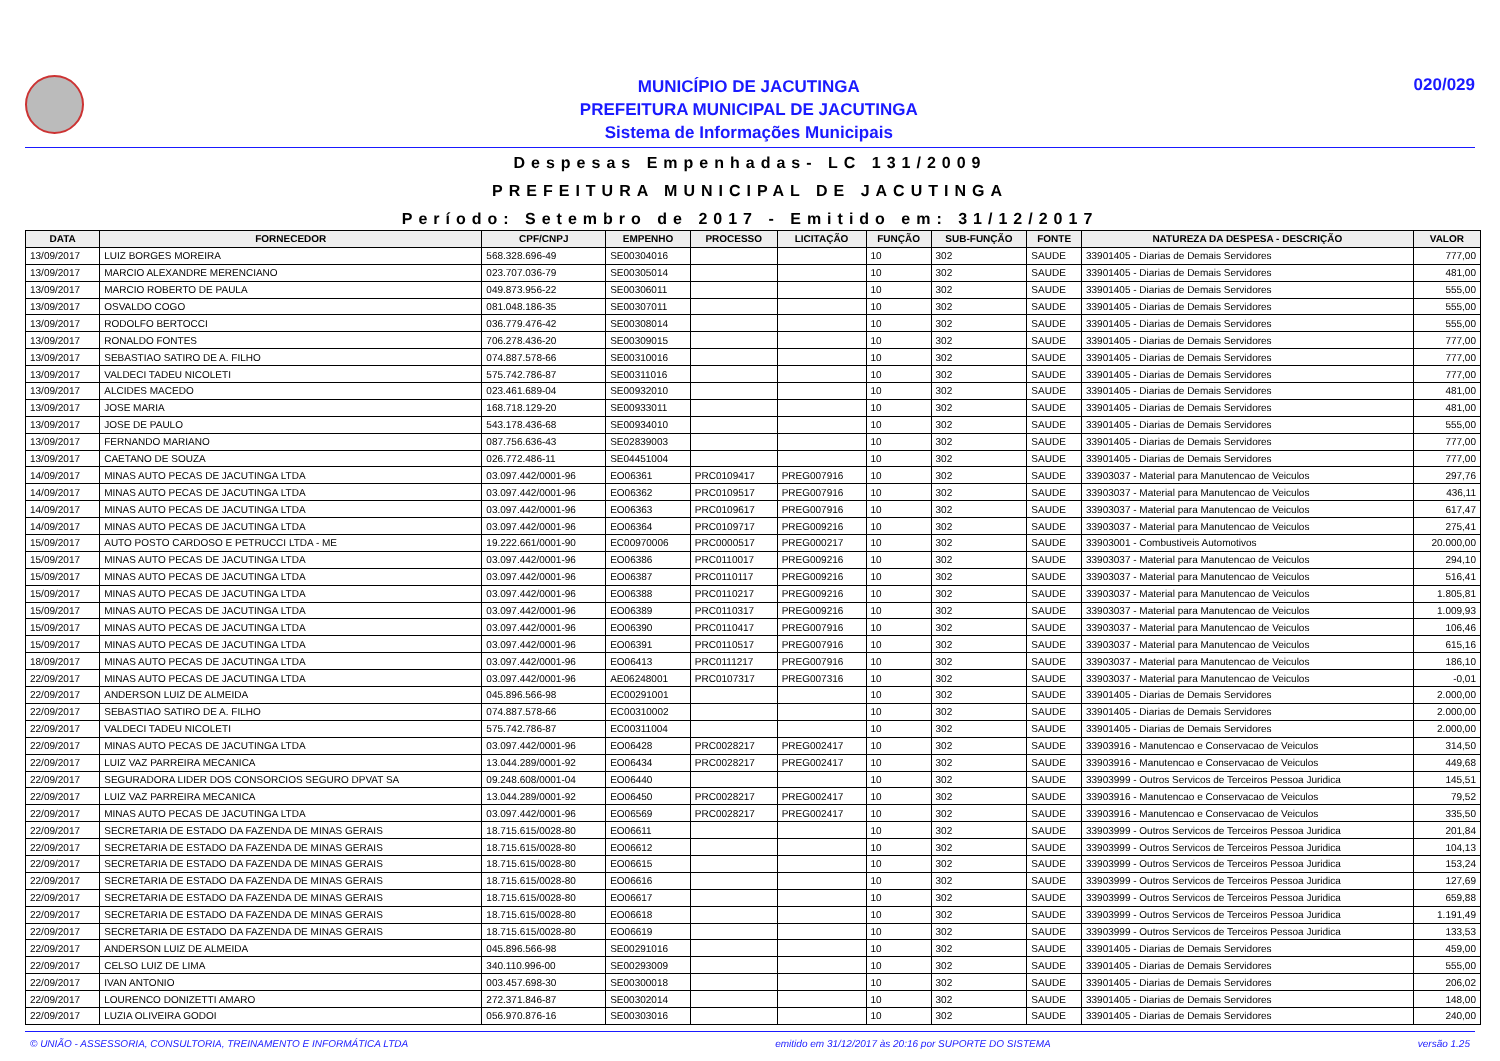MUNICÍPIO DE JACUTINGA
PREFEITURA MUNICIPAL DE JACUTINGA
Sistema de Informações Municipais
020/029
Despesas Empenhadas- LC 131/2009
PREFEITURA MUNICIPAL DE JACUTINGA
Período: Setembro de 2017 - Emitido em: 31/12/2017
| DATA | FORNECEDOR | CPF/CNPJ | EMPENHO | PROCESSO | LICITAÇÃO | FUNÇÃO | SUB-FUNÇÃO | FONTE | NATUREZA DA DESPESA - DESCRIÇÃO | VALOR |
| --- | --- | --- | --- | --- | --- | --- | --- | --- | --- | --- |
| 13/09/2017 | LUIZ BORGES MOREIRA | 568.328.696-49 | SE00304016 | | | 10 | 302 | SAUDE | 33901405 - Diarias de Demais Servidores | 777,00 |
| 13/09/2017 | MARCIO ALEXANDRE MERENCIANO | 023.707.036-79 | SE00305014 | | | 10 | 302 | SAUDE | 33901405 - Diarias de Demais Servidores | 481,00 |
| 13/09/2017 | MARCIO ROBERTO DE PAULA | 049.873.956-22 | SE00306011 | | | 10 | 302 | SAUDE | 33901405 - Diarias de Demais Servidores | 555,00 |
| 13/09/2017 | OSVALDO COGO | 081.048.186-35 | SE00307011 | | | 10 | 302 | SAUDE | 33901405 - Diarias de Demais Servidores | 555,00 |
| 13/09/2017 | RODOLFO BERTOCCI | 036.779.476-42 | SE00308014 | | | 10 | 302 | SAUDE | 33901405 - Diarias de Demais Servidores | 555,00 |
| 13/09/2017 | RONALDO FONTES | 706.278.436-20 | SE00309015 | | | 10 | 302 | SAUDE | 33901405 - Diarias de Demais Servidores | 777,00 |
| 13/09/2017 | SEBASTIAO SATIRO DE A. FILHO | 074.887.578-66 | SE00310016 | | | 10 | 302 | SAUDE | 33901405 - Diarias de Demais Servidores | 777,00 |
| 13/09/2017 | VALDECI TADEU NICOLETI | 575.742.786-87 | SE00311016 | | | 10 | 302 | SAUDE | 33901405 - Diarias de Demais Servidores | 777,00 |
| 13/09/2017 | ALCIDES MACEDO | 023.461.689-04 | SE00932010 | | | 10 | 302 | SAUDE | 33901405 - Diarias de Demais Servidores | 481,00 |
| 13/09/2017 | JOSE MARIA | 168.718.129-20 | SE00933011 | | | 10 | 302 | SAUDE | 33901405 - Diarias de Demais Servidores | 481,00 |
| 13/09/2017 | JOSE DE PAULO | 543.178.436-68 | SE00934010 | | | 10 | 302 | SAUDE | 33901405 - Diarias de Demais Servidores | 555,00 |
| 13/09/2017 | FERNANDO MARIANO | 087.756.636-43 | SE02839003 | | | 10 | 302 | SAUDE | 33901405 - Diarias de Demais Servidores | 777,00 |
| 13/09/2017 | CAETANO DE SOUZA | 026.772.486-11 | SE04451004 | | | 10 | 302 | SAUDE | 33901405 - Diarias de Demais Servidores | 777,00 |
| 14/09/2017 | MINAS AUTO PECAS DE JACUTINGA LTDA | 03.097.442/0001-96 | EO06361 | PRC0109417 | PREG007916 | 10 | 302 | SAUDE | 33903037 - Material para Manutencao de Veiculos | 297,76 |
| 14/09/2017 | MINAS AUTO PECAS DE JACUTINGA LTDA | 03.097.442/0001-96 | EO06362 | PRC0109517 | PREG007916 | 10 | 302 | SAUDE | 33903037 - Material para Manutencao de Veiculos | 436,11 |
| 14/09/2017 | MINAS AUTO PECAS DE JACUTINGA LTDA | 03.097.442/0001-96 | EO06363 | PRC0109617 | PREG007916 | 10 | 302 | SAUDE | 33903037 - Material para Manutencao de Veiculos | 617,47 |
| 14/09/2017 | MINAS AUTO PECAS DE JACUTINGA LTDA | 03.097.442/0001-96 | EO06364 | PRC0109717 | PREG009216 | 10 | 302 | SAUDE | 33903037 - Material para Manutencao de Veiculos | 275,41 |
| 15/09/2017 | AUTO POSTO CARDOSO E PETRUCCI LTDA - ME | 19.222.661/0001-90 | EC00970006 | PRC0000517 | PREG000217 | 10 | 302 | SAUDE | 33903001 - Combustiveis Automotivos | 20.000,00 |
| 15/09/2017 | MINAS AUTO PECAS DE JACUTINGA LTDA | 03.097.442/0001-96 | EO06386 | PRC0110017 | PREG009216 | 10 | 302 | SAUDE | 33903037 - Material para Manutencao de Veiculos | 294,10 |
| 15/09/2017 | MINAS AUTO PECAS DE JACUTINGA LTDA | 03.097.442/0001-96 | EO06387 | PRC0110117 | PREG009216 | 10 | 302 | SAUDE | 33903037 - Material para Manutencao de Veiculos | 516,41 |
| 15/09/2017 | MINAS AUTO PECAS DE JACUTINGA LTDA | 03.097.442/0001-96 | EO06388 | PRC0110217 | PREG009216 | 10 | 302 | SAUDE | 33903037 - Material para Manutencao de Veiculos | 1.805,81 |
| 15/09/2017 | MINAS AUTO PECAS DE JACUTINGA LTDA | 03.097.442/0001-96 | EO06389 | PRC0110317 | PREG009216 | 10 | 302 | SAUDE | 33903037 - Material para Manutencao de Veiculos | 1.009,93 |
| 15/09/2017 | MINAS AUTO PECAS DE JACUTINGA LTDA | 03.097.442/0001-96 | EO06390 | PRC0110417 | PREG007916 | 10 | 302 | SAUDE | 33903037 - Material para Manutencao de Veiculos | 106,46 |
| 15/09/2017 | MINAS AUTO PECAS DE JACUTINGA LTDA | 03.097.442/0001-96 | EO06391 | PRC0110517 | PREG007916 | 10 | 302 | SAUDE | 33903037 - Material para Manutencao de Veiculos | 615,16 |
| 18/09/2017 | MINAS AUTO PECAS DE JACUTINGA LTDA | 03.097.442/0001-96 | EO06413 | PRC0111217 | PREG007916 | 10 | 302 | SAUDE | 33903037 - Material para Manutencao de Veiculos | 186,10 |
| 22/09/2017 | MINAS AUTO PECAS DE JACUTINGA LTDA | 03.097.442/0001-96 | AE06248001 | PRC0107317 | PREG007316 | 10 | 302 | SAUDE | 33903037 - Material para Manutencao de Veiculos | -0,01 |
| 22/09/2017 | ANDERSON LUIZ DE ALMEIDA | 045.896.566-98 | EC00291001 | | | 10 | 302 | SAUDE | 33901405 - Diarias de Demais Servidores | 2.000,00 |
| 22/09/2017 | SEBASTIAO SATIRO DE A. FILHO | 074.887.578-66 | EC00310002 | | | 10 | 302 | SAUDE | 33901405 - Diarias de Demais Servidores | 2.000,00 |
| 22/09/2017 | VALDECI TADEU NICOLETI | 575.742.786-87 | EC00311004 | | | 10 | 302 | SAUDE | 33901405 - Diarias de Demais Servidores | 2.000,00 |
| 22/09/2017 | MINAS AUTO PECAS DE JACUTINGA LTDA | 03.097.442/0001-96 | EO06428 | PRC0028217 | PREG002417 | 10 | 302 | SAUDE | 33903916 - Manutencao e Conservacao de Veiculos | 314,50 |
| 22/09/2017 | LUIZ VAZ PARREIRA MECANICA | 13.044.289/0001-92 | EO06434 | PRC0028217 | PREG002417 | 10 | 302 | SAUDE | 33903916 - Manutencao e Conservacao de Veiculos | 449,68 |
| 22/09/2017 | SEGURADORA LIDER DOS CONSORCIOS SEGURO DPVAT SA | 09.248.608/0001-04 | EO06440 | | | 10 | 302 | SAUDE | 33903999 - Outros Servicos de Terceiros Pessoa Juridica | 145,51 |
| 22/09/2017 | LUIZ VAZ PARREIRA MECANICA | 13.044.289/0001-92 | EO06450 | PRC0028217 | PREG002417 | 10 | 302 | SAUDE | 33903916 - Manutencao e Conservacao de Veiculos | 79,52 |
| 22/09/2017 | MINAS AUTO PECAS DE JACUTINGA LTDA | 03.097.442/0001-96 | EO06569 | PRC0028217 | PREG002417 | 10 | 302 | SAUDE | 33903916 - Manutencao e Conservacao de Veiculos | 335,50 |
| 22/09/2017 | SECRETARIA DE ESTADO DA FAZENDA DE MINAS GERAIS | 18.715.615/0028-80 | EO06611 | | | 10 | 302 | SAUDE | 33903999 - Outros Servicos de Terceiros Pessoa Juridica | 201,84 |
| 22/09/2017 | SECRETARIA DE ESTADO DA FAZENDA DE MINAS GERAIS | 18.715.615/0028-80 | EO06612 | | | 10 | 302 | SAUDE | 33903999 - Outros Servicos de Terceiros Pessoa Juridica | 104,13 |
| 22/09/2017 | SECRETARIA DE ESTADO DA FAZENDA DE MINAS GERAIS | 18.715.615/0028-80 | EO06615 | | | 10 | 302 | SAUDE | 33903999 - Outros Servicos de Terceiros Pessoa Juridica | 153,24 |
| 22/09/2017 | SECRETARIA DE ESTADO DA FAZENDA DE MINAS GERAIS | 18.715.615/0028-80 | EO06616 | | | 10 | 302 | SAUDE | 33903999 - Outros Servicos de Terceiros Pessoa Juridica | 127,69 |
| 22/09/2017 | SECRETARIA DE ESTADO DA FAZENDA DE MINAS GERAIS | 18.715.615/0028-80 | EO06617 | | | 10 | 302 | SAUDE | 33903999 - Outros Servicos de Terceiros Pessoa Juridica | 659,88 |
| 22/09/2017 | SECRETARIA DE ESTADO DA FAZENDA DE MINAS GERAIS | 18.715.615/0028-80 | EO06618 | | | 10 | 302 | SAUDE | 33903999 - Outros Servicos de Terceiros Pessoa Juridica | 1.191,49 |
| 22/09/2017 | SECRETARIA DE ESTADO DA FAZENDA DE MINAS GERAIS | 18.715.615/0028-80 | EO06619 | | | 10 | 302 | SAUDE | 33903999 - Outros Servicos de Terceiros Pessoa Juridica | 133,53 |
| 22/09/2017 | ANDERSON LUIZ DE ALMEIDA | 045.896.566-98 | SE00291016 | | | 10 | 302 | SAUDE | 33901405 - Diarias de Demais Servidores | 459,00 |
| 22/09/2017 | CELSO LUIZ DE LIMA | 340.110.996-00 | SE00293009 | | | 10 | 302 | SAUDE | 33901405 - Diarias de Demais Servidores | 555,00 |
| 22/09/2017 | IVAN ANTONIO | 003.457.698-30 | SE00300018 | | | 10 | 302 | SAUDE | 33901405 - Diarias de Demais Servidores | 206,02 |
| 22/09/2017 | LOURENCO DONIZETTI AMARO | 272.371.846-87 | SE00302014 | | | 10 | 302 | SAUDE | 33901405 - Diarias de Demais Servidores | 148,00 |
| 22/09/2017 | LUZIA OLIVEIRA GODOI | 056.970.876-16 | SE00303016 | | | 10 | 302 | SAUDE | 33901405 - Diarias de Demais Servidores | 240,00 |
© UNIÃO - ASSESSORIA, CONSULTORIA, TREINAMENTO E INFORMÁTICA LTDA emitido em 31/12/2017 às 20:16 por SUPORTE DO SISTEMA versão 1.25